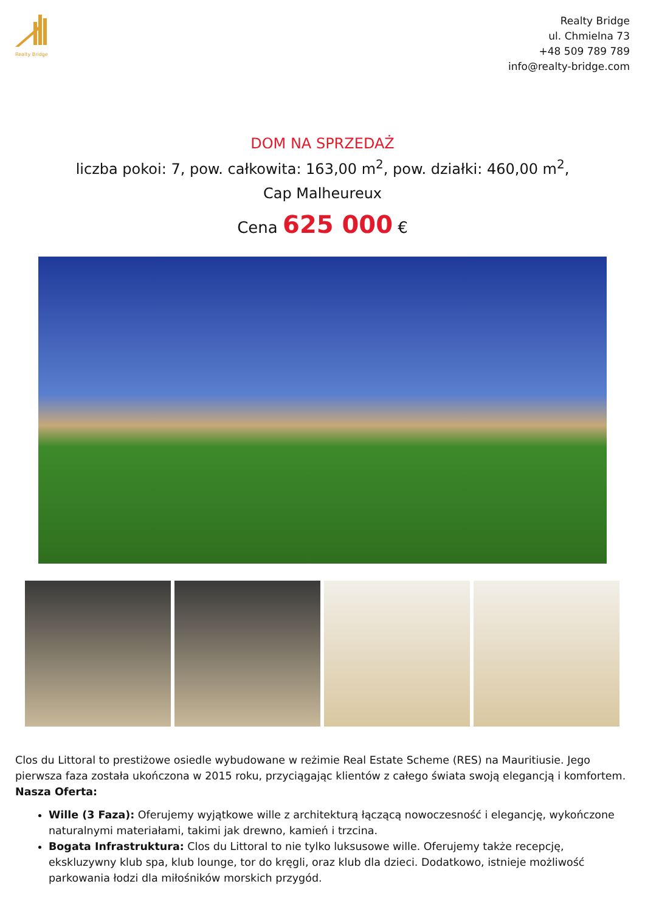Realty Bridge
Realty Bridge
ul. Chmielna 73
+48 509 789 789
info@realty-bridge.com
DOM NA SPRZEDAŻ
liczba pokoi: 7, pow. całkowita: 163,00 m<sup>2</sup>, pow. działki: 460,00 m<sup>2</sup>,
Cap Malheureux
Cena 625 000 €
Clos du Littoral to prestiżowe osiedle wybudowane w reżimie Real Estate Scheme (RES) na Mauritiusie. Jego pierwsza faza została ukończona w 2015 roku, przyciągając klientów z całego świata swoją elegancją i komfortem.
Nasza Oferta:
Wille (3 Faza): Oferujemy wyjątkowe wille z architekturą łączącą nowoczesność i elegancję, wykończone naturalnymi materiałami, takimi jak drewno, kamień i trzcina.
Bogata Infrastruktura: Clos du Littoral to nie tylko luksusowe wille. Oferujemy także recepcję, ekskluzywny klub spa, klub lounge, tor do kręgli, oraz klub dla dzieci. Dodatkowo, istnieje możliwość parkowania łodzi dla miłośników morskich przygód.